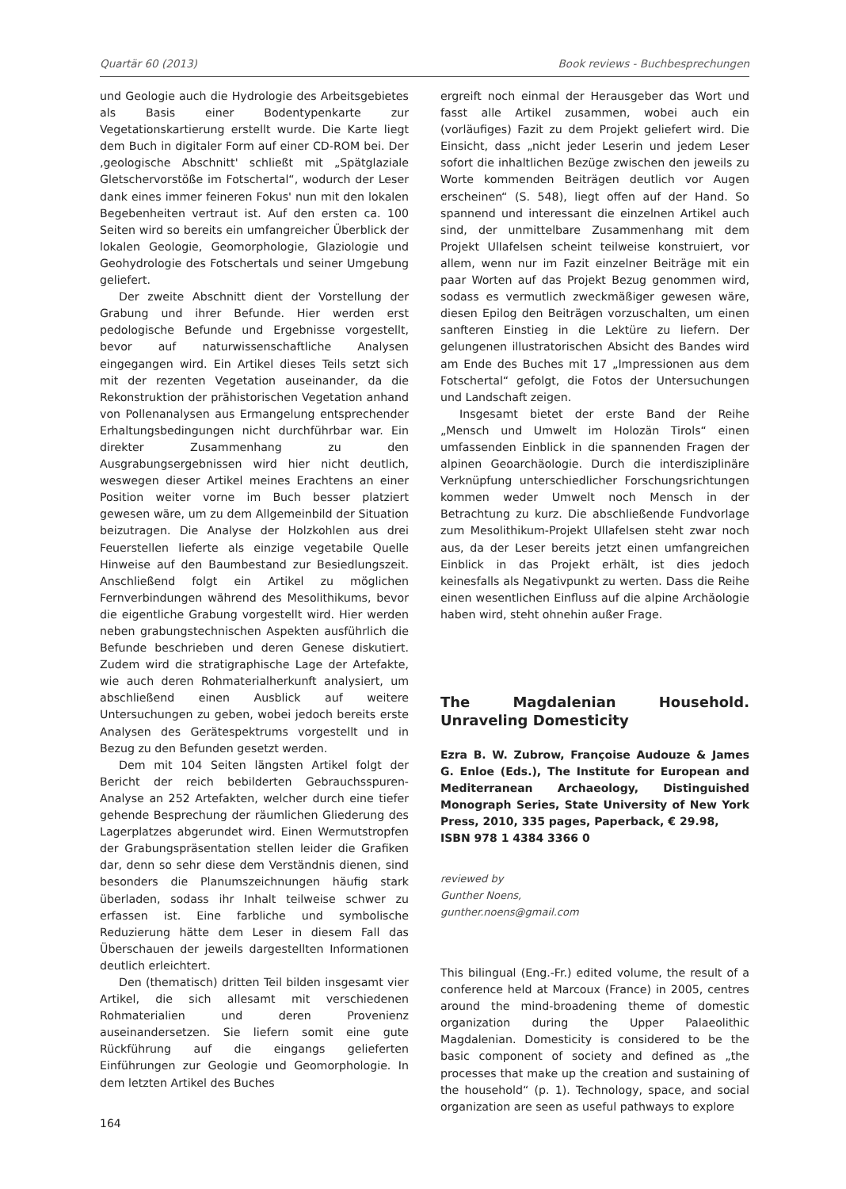Quartär 60 (2013) Book reviews - Buchbesprechungen
und Geologie auch die Hydrologie des Arbeitsgebietes als Basis einer Bodentypenkarte zur Vegetationskartierung erstellt wurde. Die Karte liegt dem Buch in digitaler Form auf einer CD-ROM bei. Der ‚geologische Abschnitt' schließt mit „Spätglaziale Gletschervorstöße im Fotschertal“, wodurch der Leser dank eines immer feineren Fokus' nun mit den lokalen Begebenheiten vertraut ist. Auf den ersten ca. 100 Seiten wird so bereits ein umfangreicher Überblick der lokalen Geologie, Geomorphologie, Glaziologie und Geohydrologie des Fotschertals und seiner Umgebung geliefert.
Der zweite Abschnitt dient der Vorstellung der Grabung und ihrer Befunde. Hier werden erst pedologische Befunde und Ergebnisse vorgestellt, bevor auf naturwissenschaftliche Analysen eingegangen wird. Ein Artikel dieses Teils setzt sich mit der rezenten Vegetation auseinander, da die Rekonstruktion der prähistorischen Vegetation anhand von Pollenanalysen aus Ermangelung entsprechender Erhaltungsbedingungen nicht durchführbar war. Ein direkter Zusammenhang zu den Ausgrabungsergebnissen wird hier nicht deutlich, weswegen dieser Artikel meines Erachtens an einer Position weiter vorne im Buch besser platziert gewesen wäre, um zu dem Allgemeinbild der Situation beizutragen. Die Analyse der Holzkohlen aus drei Feuerstellen lieferte als einzige vegetabile Quelle Hinweise auf den Baumbestand zur Besiedlungszeit. Anschließend folgt ein Artikel zu möglichen Fernverbindungen während des Mesolithikums, bevor die eigentliche Grabung vorgestellt wird. Hier werden neben grabungstechnischen Aspekten ausführlich die Befunde beschrieben und deren Genese diskutiert. Zudem wird die stratigraphische Lage der Artefakte, wie auch deren Rohmaterialherkunft analysiert, um abschließend einen Ausblick auf weitere Untersuchungen zu geben, wobei jedoch bereits erste Analysen des Gerätespektrums vorgestellt und in Bezug zu den Befunden gesetzt werden.
Dem mit 104 Seiten längsten Artikel folgt der Bericht der reich bebilderten Gebrauchsspuren-Analyse an 252 Artefakten, welcher durch eine tiefer gehende Besprechung der räumlichen Gliederung des Lagerplatzes abgerundet wird. Einen Wermutstropfen der Grabungspräsentation stellen leider die Grafiken dar, denn so sehr diese dem Verständnis dienen, sind besonders die Planumszeichnungen häufig stark überladen, sodass ihr Inhalt teilweise schwer zu erfassen ist. Eine farbliche und symbolische Reduzierung hätte dem Leser in diesem Fall das Überschauen der jeweils dargestellten Informationen deutlich erleichtert.
Den (thematisch) dritten Teil bilden insgesamt vier Artikel, die sich allesamt mit verschiedenen Rohmaterialien und deren Provenienz auseinandersetzen. Sie liefern somit eine gute Rückführung auf die eingangs gelieferten Einführungen zur Geologie und Geomorphologie. In dem letzten Artikel des Buches
164
ergreift noch einmal der Herausgeber das Wort und fasst alle Artikel zusammen, wobei auch ein (vorläufiges) Fazit zu dem Projekt geliefert wird. Die Einsicht, dass „nicht jeder Leserin und jedem Leser sofort die inhaltlichen Bezüge zwischen den jeweils zu Worte kommenden Beiträgen deutlich vor Augen erscheinen“ (S. 548), liegt offen auf der Hand. So spannend und interessant die einzelnen Artikel auch sind, der unmittelbare Zusammenhang mit dem Projekt Ullafelsen scheint teilweise konstruiert, vor allem, wenn nur im Fazit einzelner Beiträge mit ein paar Worten auf das Projekt Bezug genommen wird, sodass es vermutlich zweckmäßiger gewesen wäre, diesen Epilog den Beiträgen vorzuschalten, um einen sanfteren Einstieg in die Lektüre zu liefern. Der gelungenen illustratorischen Absicht des Bandes wird am Ende des Buches mit 17 „Impressionen aus dem Fotschertal“ gefolgt, die Fotos der Untersuchungen und Landschaft zeigen.
Insgesamt bietet der erste Band der Reihe „Mensch und Umwelt im Holozän Tirols“ einen umfassenden Einblick in die spannenden Fragen der alpinen Geoarchäologie. Durch die interdisziplinäre Verknüpfung unterschiedlicher Forschungsrichtungen kommen weder Umwelt noch Mensch in der Betrachtung zu kurz. Die abschließende Fundvorlage zum Mesolithikum-Projekt Ullafelsen steht zwar noch aus, da der Leser bereits jetzt einen umfangreichen Einblick in das Projekt erhält, ist dies jedoch keinesfalls als Negativpunkt zu werten. Dass die Reihe einen wesentlichen Einfluss auf die alpine Archäologie haben wird, steht ohnehin außer Frage.
The Magdalenian Household. Unraveling Domesticity
Ezra B. W. Zubrow, Françoise Audouze & James G. Enloe (Eds.), The Institute for European and Mediterranean Archaeology, Distinguished Monograph Series, State University of New York Press, 2010, 335 pages, Paperback, € 29.98,
ISBN 978 1 4384 3366 0
reviewed by
Gunther Noens,
gunther.noens@gmail.com
This bilingual (Eng.-Fr.) edited volume, the result of a conference held at Marcoux (France) in 2005, centres around the mind-broadening theme of domestic organization during the Upper Palaeolithic Magdalenian. Domesticity is considered to be the basic component of society and defined as „the processes that make up the creation and sustaining of the household“ (p. 1). Technology, space, and social organization are seen as useful pathways to explore